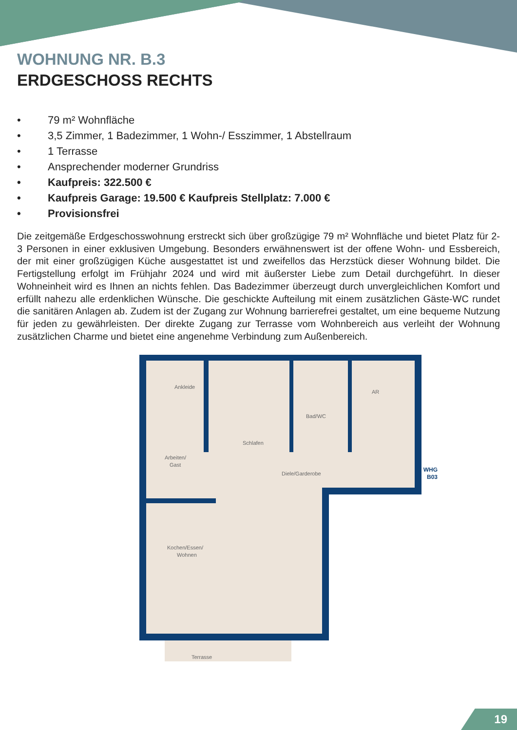WOHNUNG NR. B.3
ERDGESCHOSS RECHTS
• 79 m² Wohnfläche
• 3,5 Zimmer, 1 Badezimmer, 1 Wohn-/ Esszimmer, 1 Abstellraum
• 1 Terrasse
• Ansprechender moderner Grundriss
• Kaufpreis: 322.500 €
• Kaufpreis Garage: 19.500 € Kaufpreis Stellplatz: 7.000 €
• Provisionsfrei
Die zeitgemäße Erdgeschosswohnung erstreckt sich über großzügige 79 m² Wohnfläche und bietet Platz für 2-3 Personen in einer exklusiven Umgebung. Besonders erwähnenswert ist der offene Wohn- und Essbereich, der mit einer großzügigen Küche ausgestattet ist und zweifellos das Herzstück dieser Wohnung bildet. Die Fertigstellung erfolgt im Frühjahr 2024 und wird mit äußerster Liebe zum Detail durchgeführt. In dieser Wohneinheit wird es Ihnen an nichts fehlen. Das Badezimmer überzeugt durch unvergleichlichen Komfort und erfüllt nahezu alle erdenklichen Wünsche. Die geschickte Aufteilung mit einem zusätzlichen Gäste-WC rundet die sanitären Anlagen ab. Zudem ist der Zugang zur Wohnung barrierefrei gestaltet, um eine bequeme Nutzung für jeden zu gewährleisten. Der direkte Zugang zur Terrasse vom Wohnbereich aus verleiht der Wohnung zusätzlichen Charme und bietet eine angenehme Verbindung zum Außenbereich.
Ankleide
Arbeiten/
Gast
Schlafen
Bad/WC
AR
Diele/Garderobe
WHG
B03
Kochen/Essen/
Wohnen
Terrasse
19